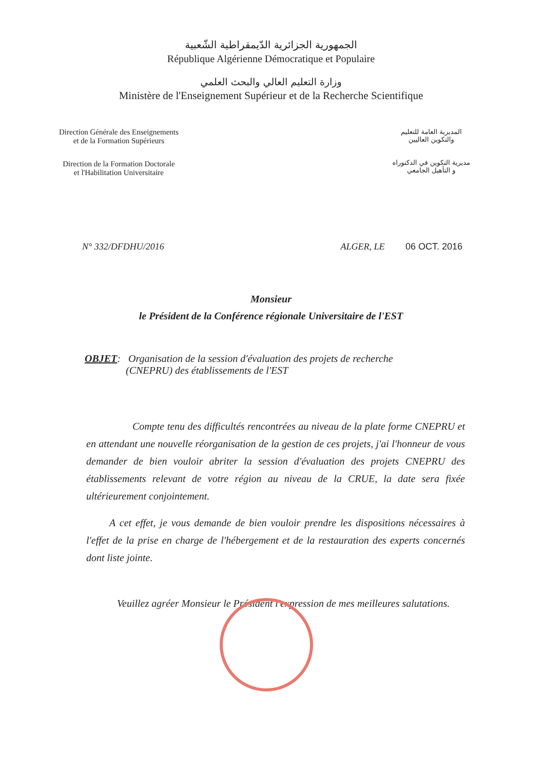الجمهورية الجزائرية الدّيمقراطية الشّعبية
République Algérienne Démocratique et Populaire
وزارة التعليم العالي والبحث العلمي
Ministère de l'Enseignement Supérieur et de la Recherche Scientifique
Direction Générale des Enseignements
et de la Formation Supérieurs
Direction de la Formation Doctorale
et l'Habilitation Universitaire
المديرية العامة للتعليم
والتكوين العاليين
مديرية التكوين في الدكتوراه
و التأهيل الجامعي
N° 332/DFDHU/2016 ALGER, LE 06 OCT. 2016
Monsieur
le Président de la Conférence régionale Universitaire de l'EST
OBJET: Organisation de la session d'évaluation des projets de recherche
(CNEPRU) des établissements de l'EST
Compte tenu des difficultés rencontrées au niveau de la plate forme CNEPRU et en attendant une nouvelle réorganisation de la gestion de ces projets, j'ai l'honneur de vous demander de bien vouloir abriter la session d'évaluation des projets CNEPRU des établissements relevant de votre région au niveau de la CRUE, la date sera fixée ultérieurement conjointement.
A cet effet, je vous demande de bien vouloir prendre les dispositions nécessaires à l'effet de la prise en charge de l'hébergement et de la restauration des experts concernés dont liste jointe.
Veuillez agréer Monsieur le Président l'expression de mes meilleures salutations.